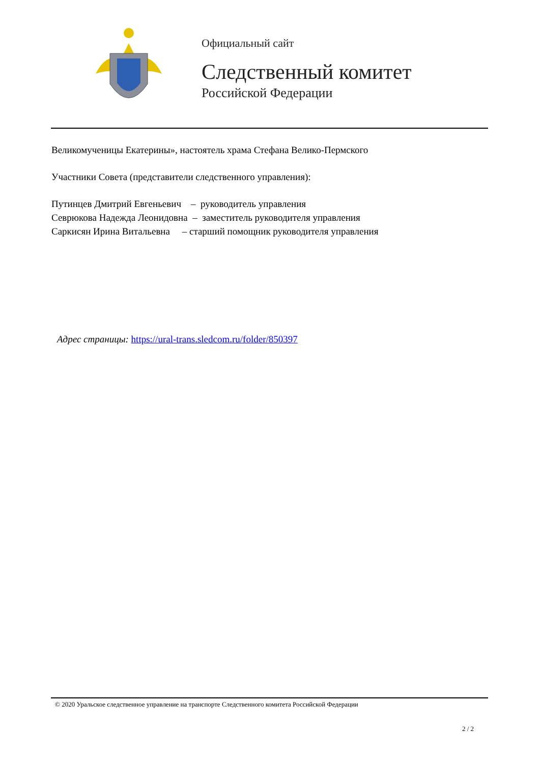Официальный сайт
Следственный комитет
Российской Федерации
Великомученицы Екатерины», настоятель храма Стефана Велико-Пермского
Участники Совета (представители следственного управления):
Путинцев Дмитрий Евгеньевич – руководитель управления
Севрюкова Надежда Леонидовна – заместитель руководителя управления
Саркисян Ирина Витальевна – старший помощник руководителя управления
Адрес страницы: https://ural-trans.sledcom.ru/folder/850397
© 2020 Уральское следственное управление на транспорте Следственного комитета Российской Федерации
2 / 2